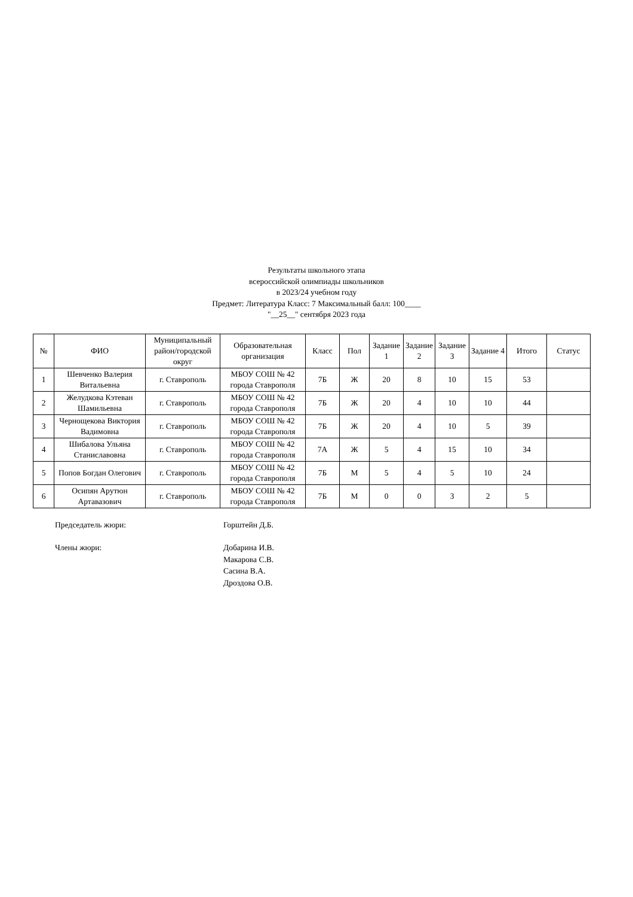Результаты школьного этапа
всероссийской олимпиады школьников
в 2023/24 учебном году
Предмет: Литература Класс: 7 Максимальный балл: 100____
"__25__" сентября 2023 года
| № | ФИО | Муниципальный район/городской округ | Образовательная организация | Класс | Пол | Задание 1 | Задание 2 | Задание 3 | Задание 4 | Итого | Статус |
| --- | --- | --- | --- | --- | --- | --- | --- | --- | --- | --- | --- |
| 1 | Шевченко Валерия Витальевна | г. Ставрополь | МБОУ СОШ № 42 города Ставрополя | 7Б | Ж | 20 | 8 | 10 | 15 | 53 | |
| 2 | Желудкова Кэтеван Шамильевна | г. Ставрополь | МБОУ СОШ № 42 города Ставрополя | 7Б | Ж | 20 | 4 | 10 | 10 | 44 | |
| 3 | Чернощекова Виктория Вадимовна | г. Ставрополь | МБОУ СОШ № 42 города Ставрополя | 7Б | Ж | 20 | 4 | 10 | 5 | 39 | |
| 4 | Шибалова Ульяна Станиславовна | г. Ставрополь | МБОУ СОШ № 42 города Ставрополя | 7А | Ж | 5 | 4 | 15 | 10 | 34 | |
| 5 | Попов Богдан Олегович | г. Ставрополь | МБОУ СОШ № 42 города Ставрополя | 7Б | М | 5 | 4 | 5 | 10 | 24 | |
| 6 | Осипян Арутюн Артавазович | г. Ставрополь | МБОУ СОШ № 42 города Ставрополя | 7Б | М | 0 | 0 | 3 | 2 | 5 | |
Председатель жюри: Горштейн Д.Б.
Члены жюри: Добарина И.В.
Макарова С.В.
Сасина В.А.
Дроздова О.В.